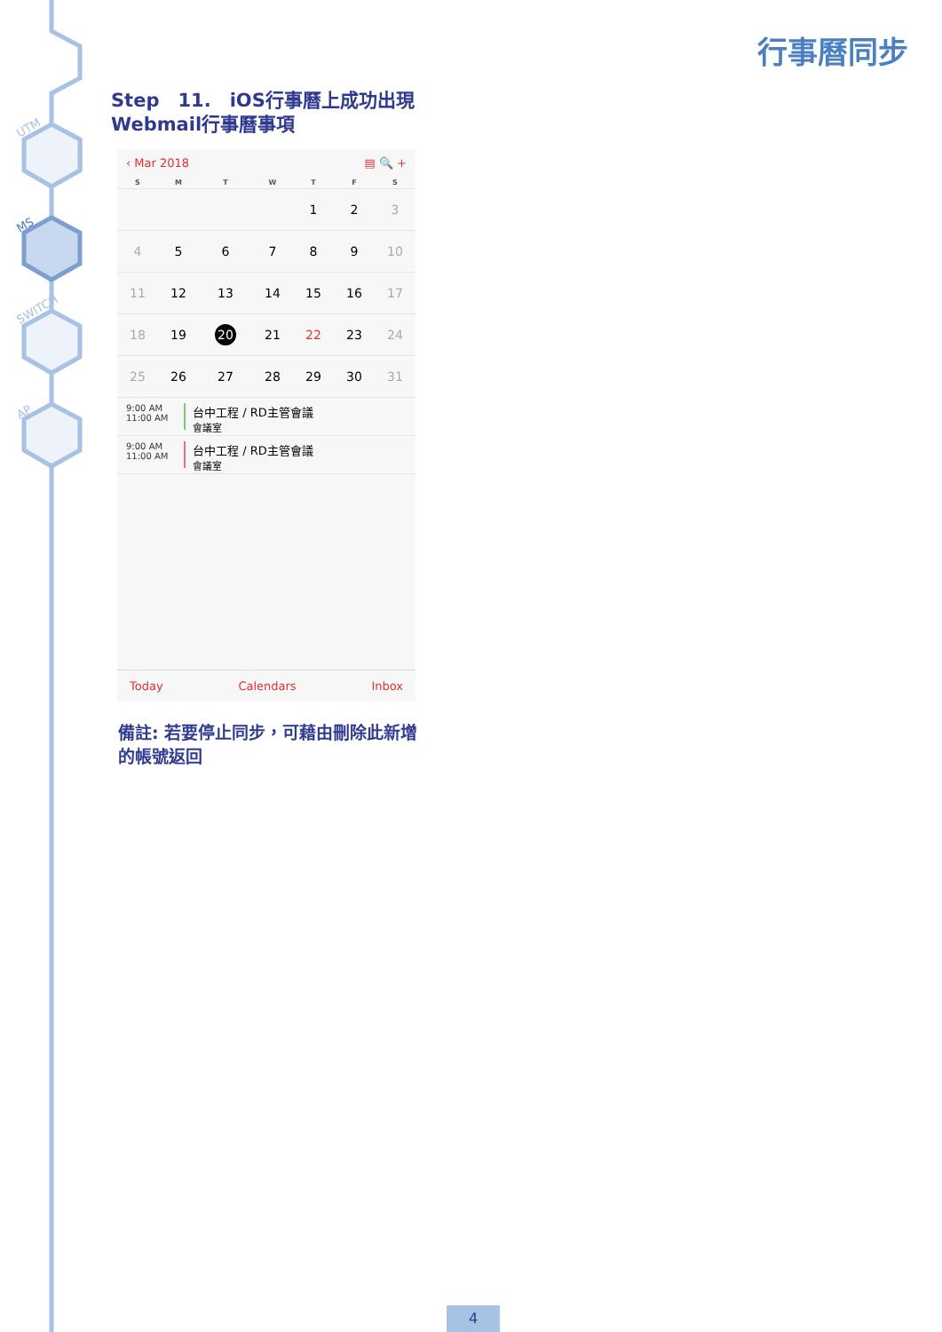UTM
MS
SWITCH
AP
行事曆同步
Step　11.　iOS行事曆上成功出現Webmail行事曆事項
‹ Mar 2018 ▤ 🔍 +
| S | M | T | W | T | F | S |
| --- | --- | --- | --- | --- | --- | --- |
| | | | | 1 | 2 | 3 |
| 4 | 5 | 6 | 7 | 8 | 9 | 10 |
| 11 | 12 | 13 | 14 | 15 | 16 | 17 |
| 18 | 19 | 20 | 21 | 22 | 23 | 24 |
| 25 | 26 | 27 | 28 | 29 | 30 | 31 |
9:00 AM
11:00 AM
台中工程 / RD主管會議
會議室
9:00 AM
11:00 AM
台中工程 / RD主管會議
會議室
Today Calendars Inbox
備註: 若要停止同步，可藉由刪除此新增的帳號返回
4